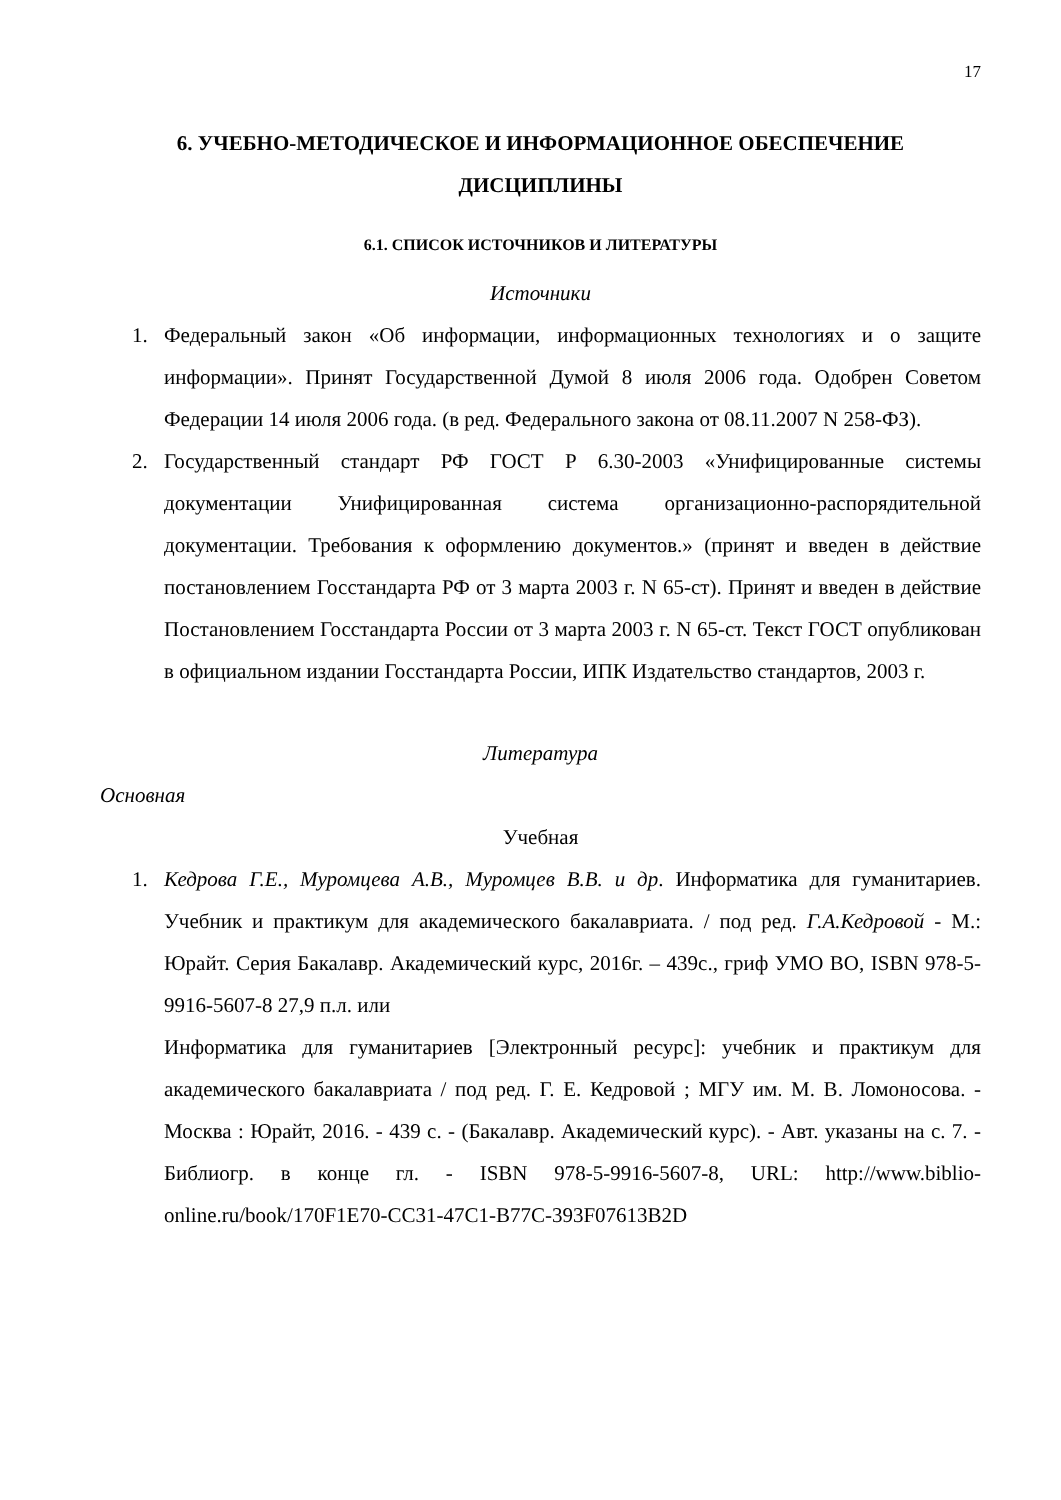17
6. УЧЕБНО-МЕТОДИЧЕСКОЕ И ИНФОРМАЦИОННОЕ ОБЕСПЕЧЕНИЕ ДИСЦИПЛИНЫ
6.1. СПИСОК ИСТОЧНИКОВ И ЛИТЕРАТУРЫ
Источники
1. Федеральный закон «Об информации, информационных технологиях и о защите информации». Принят Государственной Думой 8 июля 2006 года. Одобрен Советом Федерации 14 июля 2006 года. (в ред. Федерального закона от 08.11.2007 N 258-ФЗ).
2. Государственный стандарт РФ ГОСТ Р 6.30-2003 «Унифицированные системы документации Унифицированная система организационно-распорядительной документации. Требования к оформлению документов.» (принят и введен в действие постановлением Госстандарта РФ от 3 марта 2003 г. N 65-ст). Принят и введен в действие Постановлением Госстандарта России от 3 марта 2003 г. N 65-ст. Текст ГОСТ опубликован в официальном издании Госстандарта России, ИПК Издательство стандартов, 2003 г.
Литература
Основная
Учебная
1. Кедрова Г.Е., Муромцева А.В., Муромцев В.В. и др. Информатика для гуманитариев. Учебник и практикум для академического бакалавриата. / под ред. Г.А.Кедровой - М.: Юрайт. Серия Бакалавр. Академический курс, 2016г. – 439с., гриф УМО ВО, ISBN 978-5-9916-5607-8 27,9 п.л. или
Информатика для гуманитариев [Электронный ресурс]: учебник и практикум для академического бакалавриата / под ред. Г. Е. Кедровой ; МГУ им. М. В. Ломоносова. - Москва : Юрайт, 2016. - 439 с. - (Бакалавр. Академический курс). - Авт. указаны на с. 7. - Библиогр. в конце гл. - ISBN 978-5-9916-5607-8, URL: http://www.biblio-online.ru/book/170F1E70-CC31-47C1-B77C-393F07613B2D